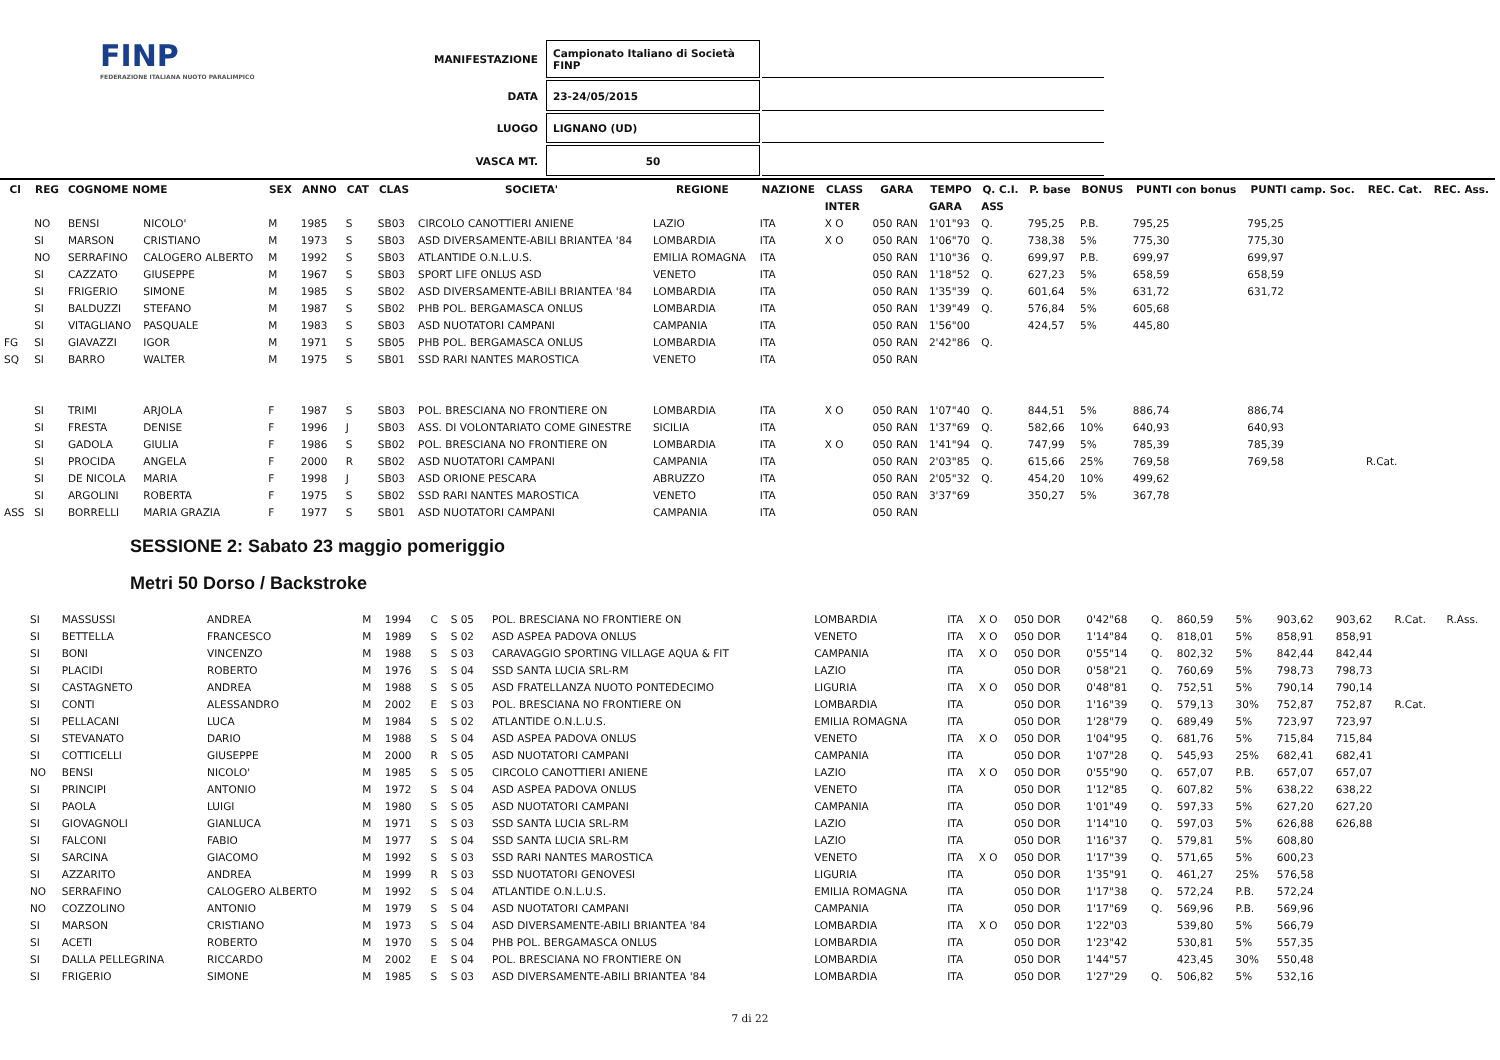FINP
FEDERAZIONE ITALIANA NUOTO PARALIMPICO
| MANIFESTAZIONE | Campionato Italiano di Società FINP | |
| DATA | 23-24/05/2015 | |
| LUOGO | LIGNANO (UD) | |
| VASCA MT. | 50 | |
| Cl | REG | COGNOME NOME | | SEX | ANNO | CAT | CLAS | SOCIETA' | REGIONE | NAZIONE | CLASS | GARA | TEMPO | Q. C.I. | P. base | BONUS | PUNTI con bonus | PUNTI camp. Soc. | REC. Cat. | REC. Ass. |
| --- | --- | --- | --- | --- | --- | --- | --- | --- | --- | --- | --- | --- | --- | --- | --- | --- | --- | --- | --- | --- |
| | | | | | | | | | | | INTER | | GARA | ASS | | | | | | |
| | NO | BENSI | NICOLO' | M | 1985 | S | SB03 | CIRCOLO CANOTTIERI ANIENE | LAZIO | ITA | X O | 050 RAN | 1'01"93 | Q. | 795,25 | P.B. | 795,25 | 795,25 | | |
| | SI | MARSON | CRISTIANO | M | 1973 | S | SB03 | ASD DIVERSAMENTE-ABILI BRIANTEA '84 | LOMBARDIA | ITA | X O | 050 RAN | 1'06"70 | Q. | 738,38 | 5% | 775,30 | 775,30 | | |
| | NO | SERRAFINO | CALOGERO ALBERTO | M | 1992 | S | SB03 | ATLANTIDE O.N.L.U.S. | EMILIA ROMAGNA | ITA | | 050 RAN | 1'10"36 | Q. | 699,97 | P.B. | 699,97 | 699,97 | | |
| | SI | CAZZATO | GIUSEPPE | M | 1967 | S | SB03 | SPORT LIFE ONLUS ASD | VENETO | ITA | | 050 RAN | 1'18"52 | Q. | 627,23 | 5% | 658,59 | 658,59 | | |
| | SI | FRIGERIO | SIMONE | M | 1985 | S | SB02 | ASD DIVERSAMENTE-ABILI BRIANTEA '84 | LOMBARDIA | ITA | | 050 RAN | 1'35"39 | Q. | 601,64 | 5% | 631,72 | 631,72 | | |
| | SI | BALDUZZI | STEFANO | M | 1987 | S | SB02 | PHB POL. BERGAMASCA ONLUS | LOMBARDIA | ITA | | 050 RAN | 1'39"49 | Q. | 576,84 | 5% | 605,68 | | | |
| | SI | VITAGLIANO | PASQUALE | M | 1983 | S | SB03 | ASD NUOTATORI CAMPANI | CAMPANIA | ITA | | 050 RAN | 1'56"00 | | 424,57 | 5% | 445,80 | | | |
| FG | SI | GIAVAZZI | IGOR | M | 1971 | S | SB05 | PHB POL. BERGAMASCA ONLUS | LOMBARDIA | ITA | | 050 RAN | 2'42"86 | Q. | | | | | | |
| SQ | SI | BARRO | WALTER | M | 1975 | S | SB01 | SSD RARI NANTES MAROSTICA | VENETO | ITA | | 050 RAN | | | | | | | | |
| | SI | TRIMI | ARJOLA | F | 1987 | S | SB03 | POL. BRESCIANA NO FRONTIERE ON | LOMBARDIA | ITA | X O | 050 RAN | 1'07"40 | Q. | 844,51 | 5% | 886,74 | 886,74 | | |
| | SI | FRESTA | DENISE | F | 1996 | J | SB03 | ASS. DI VOLONTARIATO COME GINESTRE | SICILIA | ITA | | 050 RAN | 1'37"69 | Q. | 582,66 | 10% | 640,93 | 640,93 | | |
| | SI | GADOLA | GIULIA | F | 1986 | S | SB02 | POL. BRESCIANA NO FRONTIERE ON | LOMBARDIA | ITA | X O | 050 RAN | 1'41"94 | Q. | 747,99 | 5% | 785,39 | 785,39 | | |
| | SI | PROCIDA | ANGELA | F | 2000 | R | SB02 | ASD NUOTATORI CAMPANI | CAMPANIA | ITA | | 050 RAN | 2'03"85 | Q. | 615,66 | 25% | 769,58 | 769,58 | R.Cat. | |
| | SI | DE NICOLA | MARIA | F | 1998 | J | SB03 | ASD ORIONE PESCARA | ABRUZZO | ITA | | 050 RAN | 2'05"32 | Q. | 454,20 | 10% | 499,62 | | | |
| | SI | ARGOLINI | ROBERTA | F | 1975 | S | SB02 | SSD RARI NANTES MAROSTICA | VENETO | ITA | | 050 RAN | 3'37"69 | | 350,27 | 5% | 367,78 | | | |
| ASS | SI | BORRELLI | MARIA GRAZIA | F | 1977 | S | SB01 | ASD NUOTATORI CAMPANI | CAMPANIA | ITA | | 050 RAN | | | | | | | | |
SESSIONE 2: Sabato 23 maggio pomeriggio
Metri 50 Dorso / Backstroke
| | SI | MASSUSSI | ANDREA | M | 1994 | C | S 05 | POL. BRESCIANA NO FRONTIERE ON | LOMBARDIA | ITA | X O | 050 DOR | 0'42"68 | Q. | 860,59 | 5% | 903,62 | 903,62 | R.Cat. | R.Ass. |
| | SI | BETTELLA | FRANCESCO | M | 1989 | S | S 02 | ASD ASPEA PADOVA ONLUS | VENETO | ITA | X O | 050 DOR | 1'14"84 | Q. | 818,01 | 5% | 858,91 | 858,91 | | |
| | SI | BONI | VINCENZO | M | 1988 | S | S 03 | CARAVAGGIO SPORTING VILLAGE AQUA & FIT | CAMPANIA | ITA | X O | 050 DOR | 0'55"14 | Q. | 802,32 | 5% | 842,44 | 842,44 | | |
| | SI | PLACIDI | ROBERTO | M | 1976 | S | S 04 | SSD SANTA LUCIA SRL-RM | LAZIO | ITA | | 050 DOR | 0'58"21 | Q. | 760,69 | 5% | 798,73 | 798,73 | | |
| | SI | CASTAGNETO | ANDREA | M | 1988 | S | S 05 | ASD FRATELLANZA NUOTO PONTEDECIMO | LIGURIA | ITA | X O | 050 DOR | 0'48"81 | Q. | 752,51 | 5% | 790,14 | 790,14 | | |
| | SI | CONTI | ALESSANDRO | M | 2002 | E | S 03 | POL. BRESCIANA NO FRONTIERE ON | LOMBARDIA | ITA | | 050 DOR | 1'16"39 | Q. | 579,13 | 30% | 752,87 | 752,87 | R.Cat. | |
| | SI | PELLACANI | LUCA | M | 1984 | S | S 02 | ATLANTIDE O.N.L.U.S. | EMILIA ROMAGNA | ITA | | 050 DOR | 1'28"79 | Q. | 689,49 | 5% | 723,97 | 723,97 | | |
| | SI | STEVANATO | DARIO | M | 1988 | S | S 04 | ASD ASPEA PADOVA ONLUS | VENETO | ITA | X O | 050 DOR | 1'04"95 | Q. | 681,76 | 5% | 715,84 | 715,84 | | |
| | SI | COTTICELLI | GIUSEPPE | M | 2000 | R | S 05 | ASD NUOTATORI CAMPANI | CAMPANIA | ITA | | 050 DOR | 1'07"28 | Q. | 545,93 | 25% | 682,41 | 682,41 | | |
| | NO | BENSI | NICOLO' | M | 1985 | S | S 05 | CIRCOLO CANOTTIERI ANIENE | LAZIO | ITA | X O | 050 DOR | 0'55"90 | Q. | 657,07 | P.B. | 657,07 | 657,07 | | |
| | SI | PRINCIPI | ANTONIO | M | 1972 | S | S 04 | ASD ASPEA PADOVA ONLUS | VENETO | ITA | | 050 DOR | 1'12"85 | Q. | 607,82 | 5% | 638,22 | 638,22 | | |
| | SI | PAOLA | LUIGI | M | 1980 | S | S 05 | ASD NUOTATORI CAMPANI | CAMPANIA | ITA | | 050 DOR | 1'01"49 | Q. | 597,33 | 5% | 627,20 | 627,20 | | |
| | SI | GIOVAGNOLI | GIANLUCA | M | 1971 | S | S 03 | SSD SANTA LUCIA SRL-RM | LAZIO | ITA | | 050 DOR | 1'14"10 | Q. | 597,03 | 5% | 626,88 | 626,88 | | |
| | SI | FALCONI | FABIO | M | 1977 | S | S 04 | SSD SANTA LUCIA SRL-RM | LAZIO | ITA | | 050 DOR | 1'16"37 | Q. | 579,81 | 5% | 608,80 | | | |
| | SI | SARCINA | GIACOMO | M | 1992 | S | S 03 | SSD RARI NANTES MAROSTICA | VENETO | ITA | X O | 050 DOR | 1'17"39 | Q. | 571,65 | 5% | 600,23 | | | |
| | SI | AZZARITO | ANDREA | M | 1999 | R | S 03 | SSD NUOTATORI GENOVESI | LIGURIA | ITA | | 050 DOR | 1'35"91 | Q. | 461,27 | 25% | 576,58 | | | |
| | NO | SERRAFINO | CALOGERO ALBERTO | M | 1992 | S | S 04 | ATLANTIDE O.N.L.U.S. | EMILIA ROMAGNA | ITA | | 050 DOR | 1'17"38 | Q. | 572,24 | P.B. | 572,24 | | | |
| | NO | COZZOLINO | ANTONIO | M | 1979 | S | S 04 | ASD NUOTATORI CAMPANI | CAMPANIA | ITA | | 050 DOR | 1'17"69 | Q. | 569,96 | P.B. | 569,96 | | | |
| | SI | MARSON | CRISTIANO | M | 1973 | S | S 04 | ASD DIVERSAMENTE-ABILI BRIANTEA '84 | LOMBARDIA | ITA | X O | 050 DOR | 1'22"03 | | 539,80 | 5% | 566,79 | | | |
| | SI | ACETI | ROBERTO | M | 1970 | S | S 04 | PHB POL. BERGAMASCA ONLUS | LOMBARDIA | ITA | | 050 DOR | 1'23"42 | | 530,81 | 5% | 557,35 | | | |
| | SI | DALLA PELLEGRINA | RICCARDO | M | 2002 | E | S 04 | POL. BRESCIANA NO FRONTIERE ON | LOMBARDIA | ITA | | 050 DOR | 1'44"57 | | 423,45 | 30% | 550,48 | | | |
| | SI | FRIGERIO | SIMONE | M | 1985 | S | S 03 | ASD DIVERSAMENTE-ABILI BRIANTEA '84 | LOMBARDIA | ITA | | 050 DOR | 1'27"29 | Q. | 506,82 | 5% | 532,16 | | | |
7 di 22